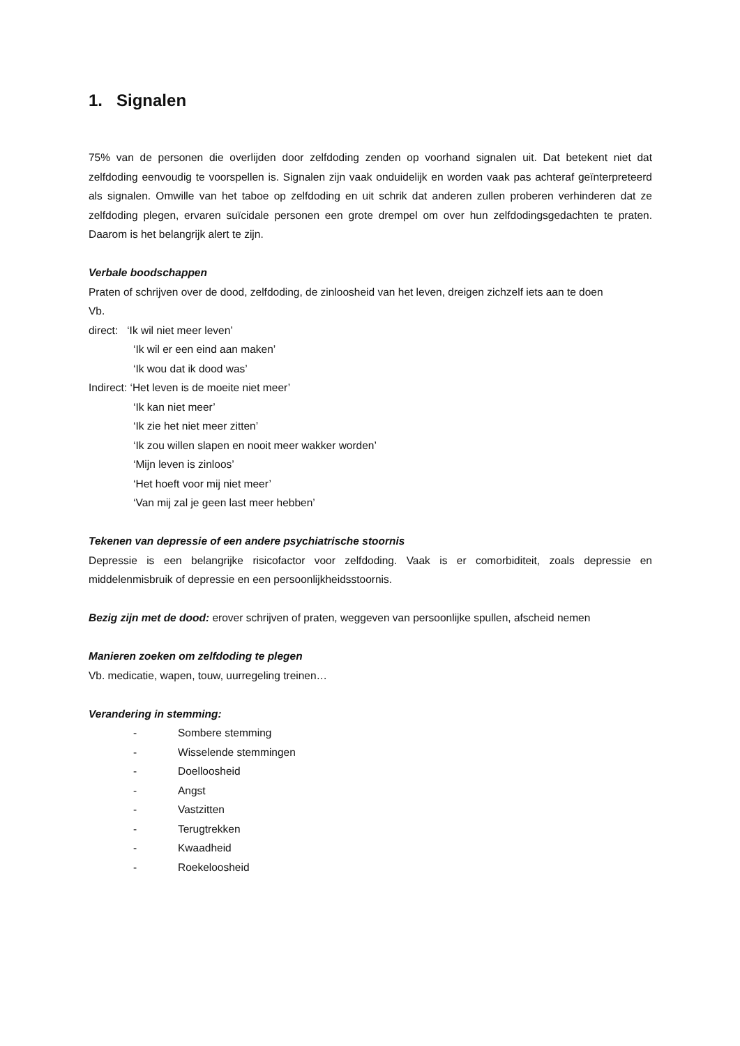1. Signalen
75% van de personen die overlijden door zelfdoding zenden op voorhand signalen uit. Dat betekent niet dat zelfdoding eenvoudig te voorspellen is. Signalen zijn vaak onduidelijk en worden vaak pas achteraf geïnterpreteerd als signalen. Omwille van het taboe op zelfdoding en uit schrik dat anderen zullen proberen verhinderen dat ze zelfdoding plegen, ervaren suïcidale personen een grote drempel om over hun zelfdodingsgedachten te praten. Daarom is het belangrijk alert te zijn.
Verbale boodschappen
Praten of schrijven over de dood, zelfdoding, de zinloosheid van het leven, dreigen zichzelf iets aan te doen
Vb.
direct: ‘Ik wil niet meer leven’
‘Ik wil er een eind aan maken’
‘Ik wou dat ik dood was’
Indirect: ‘Het leven is de moeite niet meer’
‘Ik kan niet meer’
‘Ik zie het niet meer zitten’
‘Ik zou willen slapen en nooit meer wakker worden’
‘Mijn leven is zinloos’
‘Het hoeft voor mij niet meer’
‘Van mij zal je geen last meer hebben’
Tekenen van depressie of een andere psychiatrische stoornis
Depressie is een belangrijke risicofactor voor zelfdoding. Vaak is er comorbiditeit, zoals depressie en middelenmisbruik of depressie en een persoonlijkheidsstoornis.
Bezig zijn met de dood: erover schrijven of praten, weggeven van persoonlijke spullen, afscheid nemen
Manieren zoeken om zelfdoding te plegen
Vb. medicatie, wapen, touw, uurregeling treinen…
Verandering in stemming:
- Sombere stemming
- Wisselende stemmingen
- Doelloosheid
- Angst
- Vastzitten
- Terugtrekken
- Kwaadheid
- Roekeloosheid